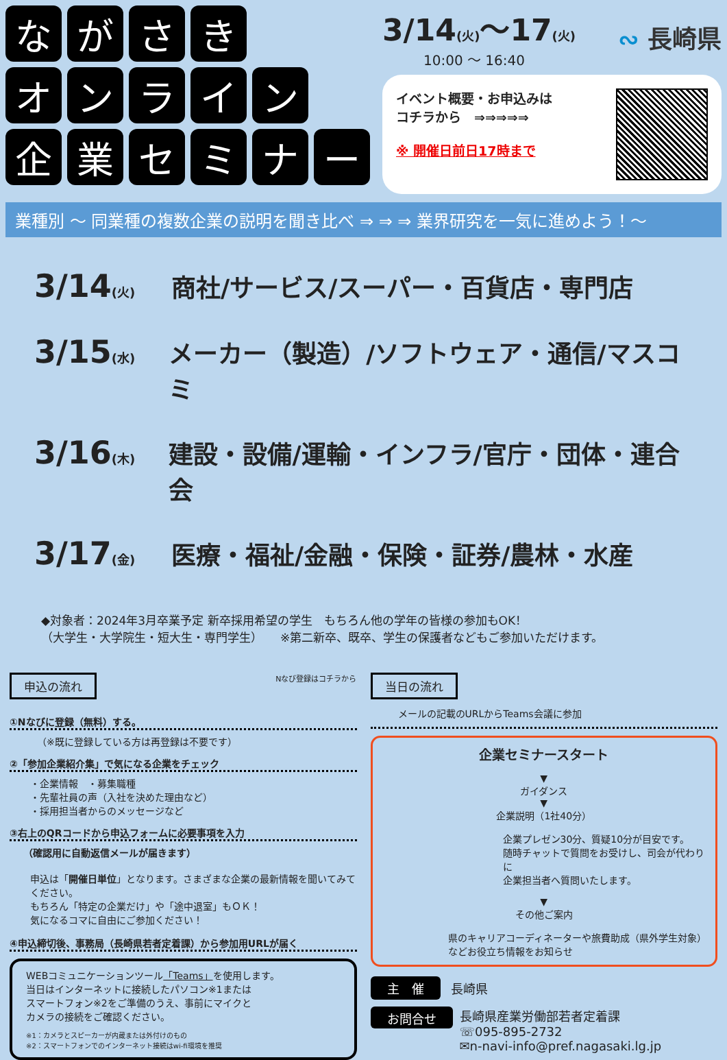な が さ き
オ ン ラ イ ン
企 業 セ ミ ナ ー
3/14(火)～17(火)
10:00 ～ 16:40
∾ 長崎県
イベント概要・お申込みは
コチラから　⇒⇒⇒⇒⇒
※ 開催日前日17時まで
業種別 ～ 同業種の複数企業の説明を聞き比べ ⇒ ⇒ ⇒ 業界研究を一気に進めよう！～
3/14(火) 商社/サービス/スーパー・百貨店・専門店
3/15(水) メーカー（製造）/ソフトウェア・通信/マスコミ
3/16(木) 建設・設備/運輸・インフラ/官庁・団体・連合会
3/17(金) 医療・福祉/金融・保険・証券/農林・水産
◆対象者：2024年3月卒業予定 新卒採用希望の学生　もちろん他の学年の皆様の参加もOK！
（大学生・大学院生・短大生・専門学生）　　※第二新卒、既卒、学生の保護者などもご参加いただけます。
申込の流れ
Nなび登録はコチラから
①Nなびに登録（無料）する。
（※既に登録している方は再登録は不要です）
②「参加企業紹介集」で気になる企業をチェック
・企業情報　・募集職種
・先輩社員の声（入社を決めた理由など）
・採用担当者からのメッセージなど
③右上のQRコードから申込フォームに必要事項を入力
（確認用に自動返信メールが届きます）
申込は「開催日単位」となります。さまざまな企業の最新情報を聞いてみてください。
もちろん「特定の企業だけ」や「途中退室」もＯＫ！
気になるコマに自由にご参加ください！
④申込締切後、事務局（長崎県若者定着課）から参加用URLが届く
WEBコミュニケーションツール「Teams」を使用します。
当日はインターネットに接続したパソコン※1または
スマートフォン※2をご準備のうえ、事前にマイクと
カメラの接続をご確認ください。
※1：カメラとスピーカーが内蔵または外付けのもの
※2：スマートフォンでのインターネット接続はwi-fi環境を推奨
当日の流れ
メールの記載のURLからTeams会議に参加
企業セミナースタート
▼
ガイダンス
▼
企業説明（1社40分）
企業プレゼン30分、質疑10分が目安です。
随時チャットで質問をお受けし、司会が代わりに
企業担当者へ質問いたします。
▼
その他ご案内
県のキャリアコーディネーターや旅費助成（県外学生対象）
などお役立ち情報をお知らせ
主　催 長崎県
お問合せ
長崎県産業労働部若者定着課
☏095-895-2732
✉n-navi-info@pref.nagasaki.lg.jp